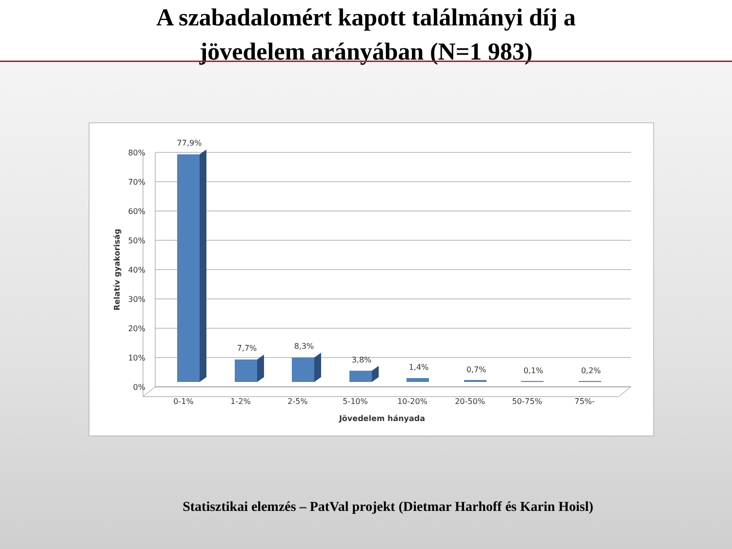A szabadalomért kapott találmányi díj a
jövedelem arányában (N=1 983)
80%
70%
60%
50%
40%
30%
20%
10%
0%
77,9%
7,7%
8,3%
3,8%
1,4%
0,7%
0,1%
0,2%
0-1%
1-2%
2-5%
5-10%
10-20%
20-50%
50-75%
75%-
Jövedelem hányada
Relatív gyakoriság
Statisztikai elemzés – PatVal projekt (Dietmar Harhoff és Karin Hoisl)